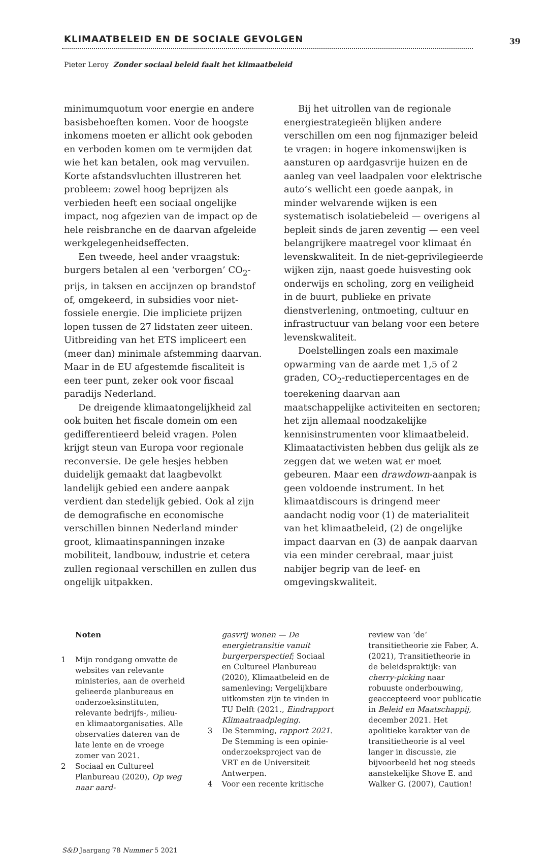KLIMAATBELEID EN DE SOCIALE GEVOLGEN
39
Pieter Leroy Zonder sociaal beleid faalt het klimaatbeleid
minimumquotum voor energie en andere basisbehoeften komen. Voor de hoogste inkomens moeten er allicht ook geboden en verboden komen om te vermijden dat wie het kan betalen, ook mag vervuilen. Korte afstandsvluchten illustreren het probleem: zowel hoog beprijzen als verbieden heeft een sociaal ongelijke impact, nog afgezien van de impact op de hele reisbranche en de daarvan afgeleide werkgelegenheidseffecten.
Een tweede, heel ander vraagstuk: burgers betalen al een ‘verborgen’ CO<sub>2</sub>-prijs, in taksen en accijnzen op brandstof of, omgekeerd, in subsidies voor niet-fossiele energie. Die impliciete prijzen lopen tussen de 27 lidstaten zeer uiteen. Uitbreiding van het ETS impliceert een (meer dan) minimale afstemming daarvan. Maar in de EU afgestemde fiscaliteit is een teer punt, zeker ook voor fiscaal paradijs Nederland.
De dreigende klimaatongelijkheid zal ook buiten het fiscale domein om een gedifferentieerd beleid vragen. Polen krijgt steun van Europa voor regionale reconversie. De gele hesjes hebben duidelijk gemaakt dat laagbevolkt landelijk gebied een andere aanpak verdient dan stedelijk gebied. Ook al zijn de demografische en economische verschillen binnen Nederland minder groot, klimaatinspanningen inzake mobiliteit, landbouw, industrie et cetera zullen regionaal verschillen en zullen dus ongelijk uitpakken.
Bij het uitrollen van de regionale energiestrategieën blijken andere verschillen om een nog fijnmaziger beleid te vragen: in hogere inkomenswijken is aansturen op aardgasvrije huizen en de aanleg van veel laadpalen voor elektrische auto’s wellicht een goede aanpak, in minder welvarende wijken is een systematisch isolatiebeleid — overigens al bepleit sinds de jaren zeventig — een veel belangrijkere maatregel voor klimaat én levenskwaliteit. In de niet-geprivilegieerde wijken zijn, naast goede huisvesting ook onderwijs en scholing, zorg en veiligheid in de buurt, publieke en private dienstverlening, ontmoeting, cultuur en infrastructuur van belang voor een betere levenskwaliteit.
Doelstellingen zoals een maximale opwarming van de aarde met 1,5 of 2 graden, CO<sub>2</sub>-reductiepercentages en de toerekening daarvan aan maatschappelijke activiteiten en sectoren; het zijn allemaal noodzakelijke kennisinstrumenten voor klimaatbeleid. Klimaatactivisten hebben dus gelijk als ze zeggen dat we weten wat er moet gebeuren. Maar een drawdown-aanpak is geen voldoende instrument. In het klimaatdiscours is dringend meer aandacht nodig voor (1) de materialiteit van het klimaatbeleid, (2) de ongelijke impact daarvan en (3) de aanpak daarvan via een minder cerebraal, maar juist nabijer begrip van de leef- en omgevingskwaliteit.
Noten
1 Mijn rondgang omvatte de websites van relevante ministeries, aan de overheid gelieerde planbureaus en onderzoeksinstituten, relevante bedrijfs-, milieu- en klimaatorganisaties. Alle observaties dateren van de late lente en de vroege zomer van 2021.
2 Sociaal en Cultureel Planbureau (2020), Op weg naar aard-
gasvrij wonen — De energietransitie vanuit burgerperspectief; Sociaal en Cultureel Planbureau (2020), Klimaatbeleid en de samenleving; Vergelijkbare uitkomsten zijn te vinden in TU Delft (2021., Eindrapport Klimaatraadpleging.
3 De Stemming, rapport 2021. De Stemming is een opinie-onderzoeksproject van de VRT en de Universiteit Antwerpen.
4 Voor een recente kritische
review van ‘de‘ transitietheorie zie Faber, A. (2021), Transitietheorie in de beleidspraktijk: van cherry-picking naar robuuste onderbouwing, geaccepteerd voor publicatie in Beleid en Maatschappij, december 2021. Het apolitieke karakter van de transitietheorie is al veel langer in discussie, zie bijvoorbeeld het nog steeds aanstekelijke Shove E. and Walker G. (2007), Caution!
S&D Jaargang 78 Nummer 5 2021